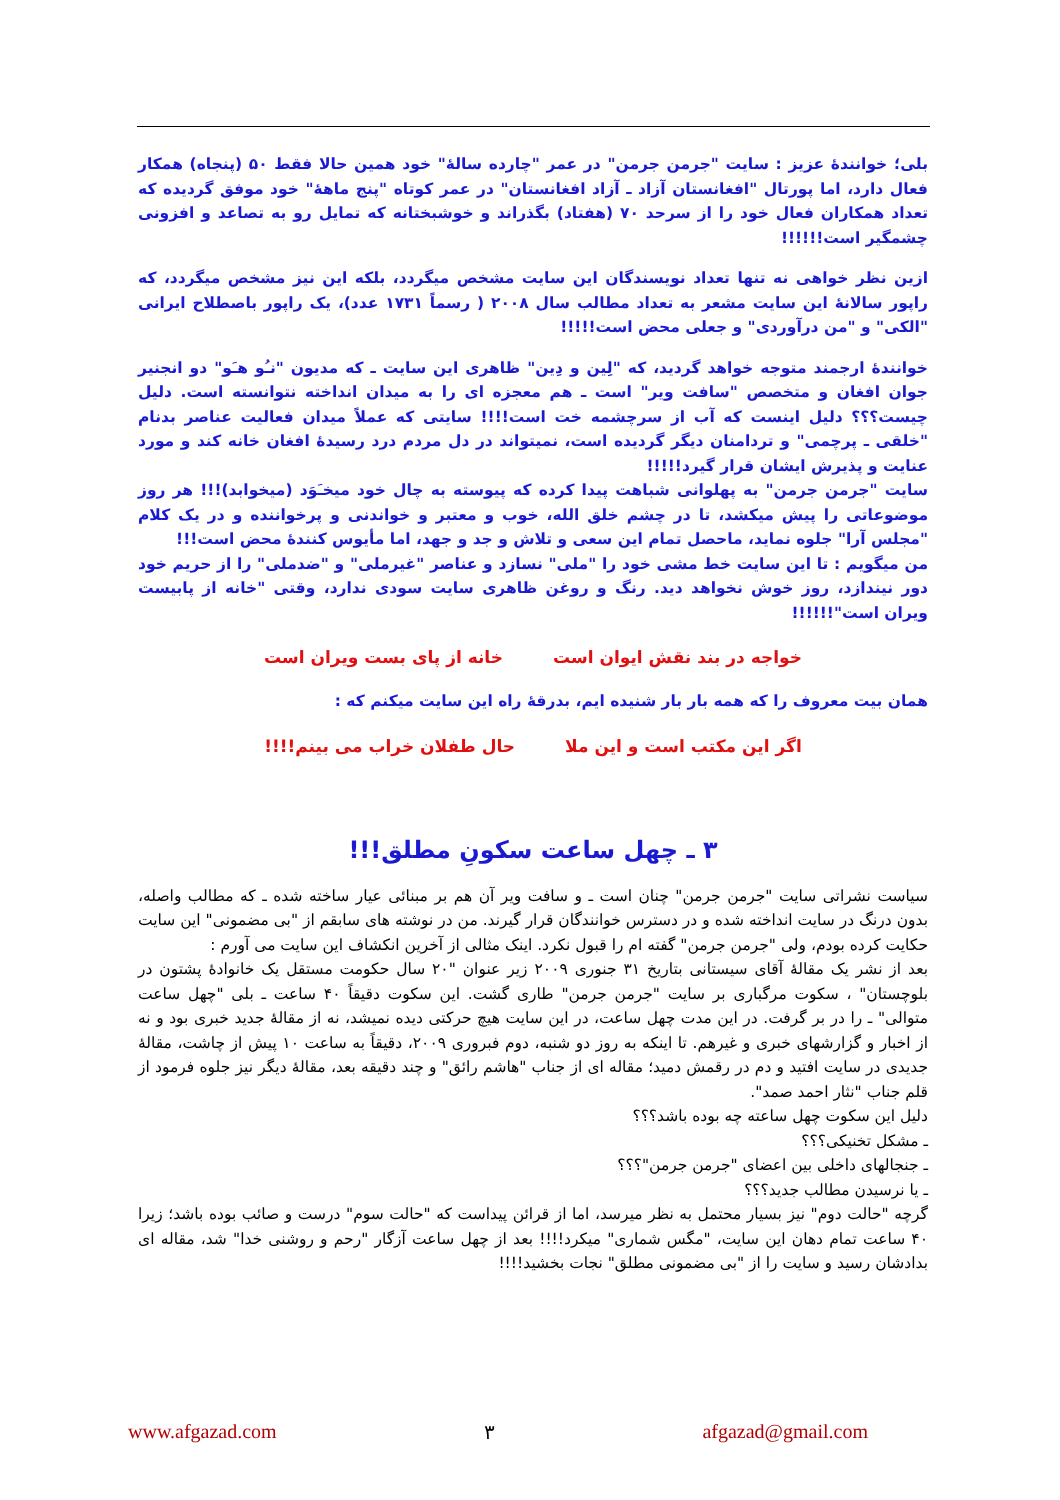بلی؛ خوانندۀ عزیز : سایت "جرمن جرمن" در عمر "چارده سالۀ" خود همین حالا فقط ۵۰ (پنجاه) همکار فعال دارد، اما پورتال "افغانستان آزاد ـ آزاد افغانستان" در عمر کوتاه "پنج ماهۀ" خود موفق گردیده که تعداد همکاران فعال خود را از سرحد ۷۰ (هفتاد) بگذراند و خوشبختانه که تمایل رو به تصاعد و افزونی چشمگیر است!!!!!!
ازین نظر خواهی نه تنها تعداد نویسندگان این سایت مشخص میگردد، بلکه این نیز مشخص میگردد، که راپور سالانۀ این سایت مشعر به تعداد مطالب سال ۲۰۰۸ ( رسماً ۱۷۳۱ عدد)، یک راپور باصطلاح ایرانی "الکی" و "من درآوردی" و جعلی محض است!!!!!
خوانندۀ ارجمند متوجه خواهد گردید، که "لِین و دِین" ظاهری این سایت ـ که مدیون "نـُو هـَو" دو انجنیر جوان افغان و متخصص "سافت ویر" است ـ هم معجزه ای را به میدان انداخته نتوانسته است. دلیل چیست؟؟؟ دلیل اینست که آب از سرچشمه خت است!!!! سایتی که عملاً میدان فعالیت عناصر بدنام "خلقی ـ پرچمی" و تردامنان دیگر گردیده است، نمیتواند در دل مردم درد رسیدۀ افغان خانه کند و مورد عنایت و پذیرش ایشان قرار گیرد!!!!!
سایت "جرمن جرمن" به پهلوانی شباهت پیدا کرده که پیوسته به چال خود میخـَوَد (میخوابد)!!! هر روز موضوعاتی را پیش میکشد، تا در چشم خلق الله، خوب و معتبر و خواندنی و پرخواننده و در یک کلام "مجلس آرا" جلوه نماید، ماحصل تمام این سعی و تلاش و جد و جهد، اما مأیوس کنندۀ محض است!!!
من میگویم : تا این سایت خط مشی خود را "ملی" نسازد و عناصر "غیرملی" و "ضدملی" را از حریم خود دور نیندازد، روز خوش نخواهد دید. رنگ و روغن ظاهری سایت سودی ندارد، وقتی "خانه از پابیست ویران است"!!!!!!
خواجه در بند نقش ایوان است خانه از پای بست ویران است
همان بیت معروف را که همه بار بار شنیده ایم، بدرقۀ راه این سایت میکنم که :
اگر این مکتب است و این ملا حال طفلان خراب می بینم!!!!
۳ ـ چهل ساعت سکونِ مطلق!!!
سیاست نشراتی سایت "جرمن جرمن" چنان است ـ و سافت ویر آن هم بر مبنائی عیار ساخته شده ـ که مطالب واصله، بدون درنگ در سایت انداخته شده و در دسترس خوانندگان قرار گیرند. من در نوشته های سابقم از "بی مضمونی" این سایت حکایت کرده بودم، ولی "جرمن جرمن" گفته ام را قبول نکرد. اینک مثالی از آخرین انکشاف این سایت می آورم :
بعد از نشر یک مقالۀ آقای سیستانی بتاریخ ۳۱ جنوری ۲۰۰۹ زیر عنوان "۲۰ سال حکومت مستقل یک خانوادۀ پشتون در بلوچستان" ، سکوت مرگباری بر سایت "جرمن جرمن" طاری گشت. این سکوت دقیقاً ۴۰ ساعت ـ بلی "چهل ساعت متوالی" ـ را در بر گرفت. در این مدت چهل ساعت، در این سایت هیچ حرکتی دیده نمیشد، نه از مقالۀ جدید خبری بود و نه از اخبار و گزارشهای خبری و غیرهم. تا اینکه به روز دو شنبه، دوم فبروری ۲۰۰۹، دقیقاً به ساعت ۱۰ پیش از چاشت، مقالۀ جدیدی در سایت افتید و دم در رقمش دمید؛ مقاله ای از جناب "هاشم رائق" و چند دقیقه بعد، مقالۀ دیگر نیز جلوه فرمود از قلم جناب "نثار احمد صمد".
دلیل این سکوت چهل ساعته چه بوده باشد؟؟؟
ـ مشکل تخنیکی؟؟؟
ـ جنجالهای داخلی بین اعضای "جرمن جرمن"؟؟؟
ـ یا نرسیدن مطالب جدید؟؟؟
گرچه "حالت دوم" نیز بسیار محتمل به نظر میرسد، اما از قرائن پیداست که "حالت سوم" درست و صائب بوده باشد؛ زیرا ۴۰ ساعت تمام دهان این سایت، "مگس شماری" میکرد!!!! بعد از چهل ساعت آزگار "رحم و روشنی خدا" شد، مقاله ای بدادشان رسید و سایت را از "بی مضمونی مطلق" نجات بخشید!!!!
www.afgazad.com ۳ afgazad@gmail.com